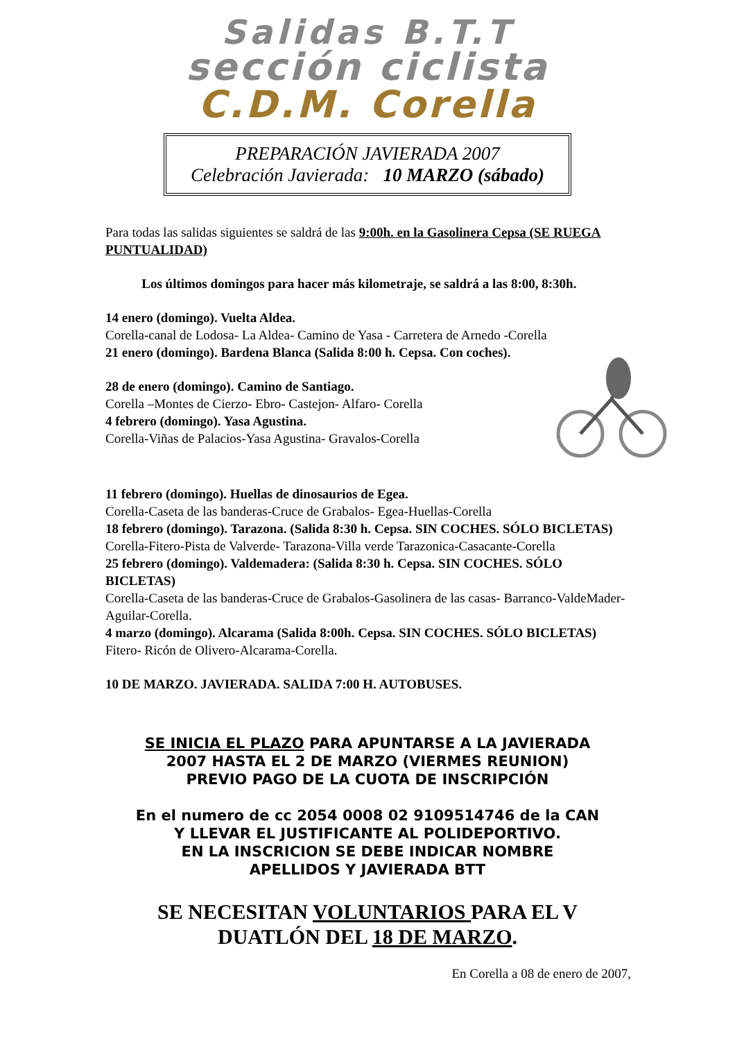Salidas B.T.T
sección ciclista
C.D.M. Corella
PREPARACIÓN JAVIERADA 2007
Celebración Javierada: 10 MARZO (sábado)
Para todas las salidas siguientes se saldrá de las 9:00h. en la Gasolinera Cepsa (SE RUEGA PUNTUALIDAD)
Los últimos domingos para hacer más kilometraje, se saldrá a las 8:00, 8:30h.
14 enero (domingo). Vuelta Aldea.
Corella-canal de Lodosa- La Aldea- Camino de Yasa - Carretera de Arnedo -Corella
21 enero (domingo). Bardena Blanca (Salida 8:00 h. Cepsa. Con coches).
28 de enero (domingo). Camino de Santiago.
Corella –Montes de Cierzo- Ebro- Castejon- Alfaro- Corella
4 febrero (domingo). Yasa Agustina.
Corella-Viñas de Palacios-Yasa Agustina- Gravalos-Corella
11 febrero (domingo). Huellas de dinosaurios de Egea.
Corella-Caseta de las banderas-Cruce de Grabalos- Egea-Huellas-Corella
18 febrero (domingo). Tarazona. (Salida 8:30 h. Cepsa. SIN COCHES. SÓLO BICLETAS)
Corella-Fitero-Pista de Valverde- Tarazona-Villa verde Tarazonica-Casacante-Corella
25 febrero (domingo). Valdemadera: (Salida 8:30 h. Cepsa. SIN COCHES. SÓLO BICLETAS)
Corella-Caseta de las banderas-Cruce de Grabalos-Gasolinera de las casas- Barranco-ValdeMader-Aguilar-Corella.
4 marzo (domingo). Alcarama (Salida 8:00h. Cepsa. SIN COCHES. SÓLO BICLETAS)
Fitero- Ricón de Olivero-Alcarama-Corella.
10 DE MARZO. JAVIERADA. SALIDA 7:00 H. AUTOBUSES.
SE INICIA EL PLAZO PARA APUNTARSE A LA JAVIERADA
2007 HASTA EL 2 DE MARZO (VIERMES REUNION)
PREVIO PAGO DE LA CUOTA DE INSCRIPCIÓN
En el numero de cc 2054 0008 02 9109514746 de la CAN
Y LLEVAR EL JUSTIFICANTE AL POLIDEPORTIVO.
EN LA INSCRICION SE DEBE INDICAR NOMBRE
APELLIDOS Y JAVIERADA BTT
SE NECESITAN VOLUNTARIOS PARA EL V
DUATLÓN DEL 18 DE MARZO.
En Corella a 08 de enero de 2007,